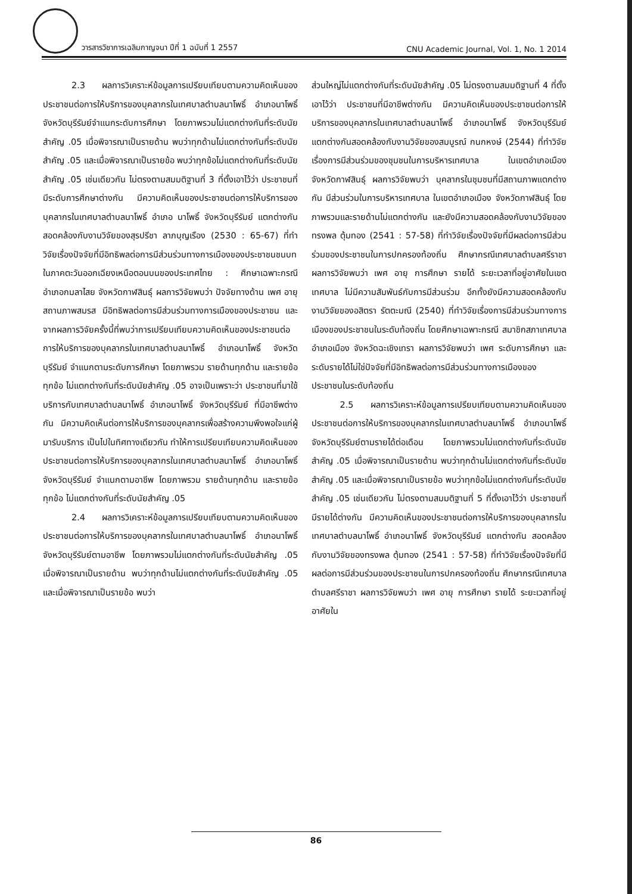วารสารวิชาการเฉลิมกาญจนา ปีที่ 1 ฉบับที่ 1 2557 CNU Academic Journal, Vol. 1, No. 1 2014
2.3 ผลการวิเคราะห์ข้อมูลการเปรียบเทียบตามความคิดเห็นของประชาชนต่อการให้บริการของบุคลากรในเทศบาลตำบลนาโพธิ์ อำเภอนาโพธิ์ จังหวัดบุรีรัมย์จำแนกระดับการศึกษา โดยภาพรวมไม่แตกต่างกันที่ระดับนัยสำคัญ .05 เมื่อพิจารณาเป็นรายด้าน พบว่าทุกด้านไม่แตกต่างกันที่ระดับนัยสำคัญ .05 และเมื่อพิจารณาเป็นรายข้อ พบว่าทุกข้อไม่แตกต่างกันที่ระดับนัยสำคัญ .05 เช่นเดียวกัน ไม่ตรงตามสมมติฐานที่ 3 ที่ตั้งเอาไว้ว่า ประชาชนที่มีระดับการศึกษาต่างกัน มีความคิดเห็นของประชาชนต่อการให้บริการของบุคลากรในเทศบาลตำบลนาโพธิ์ อำเภอ นาโพธิ์ จังหวัดบุรีรัมย์ แตกต่างกันสอดคล้องกับงานวิจัยของสุรปรีชา ลาภบุญเรือง (2530 : 65-67) ที่ทำวิจัยเรื่องปัจจัยที่มีอิทธิพลต่อการมีส่วนร่วมทางการเมืองของประชาชนชนบทในภาคตะวันออกเฉียงเหนือตอนบนของประเทศไทย : ศึกษาเฉพาะกรณีอำเภอกมลาไสย จังหวัดกาฬสินธุ์ ผลการวิจัยพบว่า ปัจจัยทางด้าน เพศ อายุ สถานภาพสมรส มีอิทธิพลต่อการมีส่วนร่วมทางการเมืองของประชาชน และจากผลการวิจัยครั้งนี้ที่พบว่าการเปรียบเทียบความคิดเห็นของประชาชนต่อการให้บริการของบุคลากรในเทศบาลตำบลนาโพธิ์ อำเภอนาโพธิ์ จังหวัดบุรีรัมย์ จำแนกตามระดับการศึกษา โดยภาพรวม รายด้านทุกด้าน และรายข้อทุกข้อ ไม่แตกต่างกันที่ระดับนัยสำคัญ .05 อาจเป็นเพราะว่า ประชาชนที่มาใช้บริการกับเทศบาลตำบลนาโพธิ์ อำเภอนาโพธิ์ จังหวัดบุรีรัมย์ ที่มีอาชีพต่างกัน มีความคิดเห็นต่อการให้บริการของบุคลากรเพื่อสร้างความพึงพอใจแก่ผู้มารับบริการ เป็นไปในทิศทางเดียวกัน ทำให้การเปรียบเทียบความคิดเห็นของประชาชนต่อการให้บริการของบุคลากรในเทศบาลตำบลนาโพธิ์ อำเภอนาโพธิ์ จังหวัดบุรีรัมย์ จำแนกตามอาชีพ โดยภาพรวม รายด้านทุกด้าน และรายข้อทุกข้อ ไม่แตกต่างกันที่ระดับนัยสำคัญ .05
2.4 ผลการวิเคราะห์ข้อมูลการเปรียบเทียบตามความคิดเห็นของประชาชนต่อการให้บริการของบุคลากรในเทศบาลตำบลนาโพธิ์ อำเภอนาโพธิ์ จังหวัดบุรีรัมย์ตามอาชีพ โดยภาพรวมไม่แตกต่างกันที่ระดับนัยสำคัญ .05 เมื่อพิจารณาเป็นรายด้าน พบว่าทุกด้านไม่แตกต่างกันที่ระดับนัยสำคัญ .05 และเมื่อพิจารณาเป็นรายข้อ พบว่า
ส่วนใหญ่ไม่แตกต่างกันที่ระดับนัยสำคัญ .05 ไม่ตรงตามสมมติฐานที่ 4 ที่ตั้งเอาไว้ว่า ประชาชนที่มีอาชีพต่างกัน มีความคิดเห็นของประชาชนต่อการให้บริการของบุคลากรในเทศบาลตำบลนาโพธิ์ อำเภอนาโพธิ์ จังหวัดบุรีรัมย์ แตกต่างกันสอดคล้องกับงานวิจัยของสมบูรณ์ กนกหงษ์ (2544) ที่ทำวิจัยเรื่องการมีส่วนร่วมของชุมชนในการบริหารเทศบาล ในเขตอำเภอเมือง จังหวัดกาฬสินธุ์ ผลการวิจัยพบว่า บุคลากรในชุมชนที่มีสถานภาพแตกต่างกัน มีส่วนร่วมในการบริหารเทศบาล ในเขตอำเภอเมือง จังหวัดกาฬสินธุ์ โดยภาพรวมและรายด้านไม่แตกต่างกัน และยังมีความสอดคล้องกับงานวิจัยของทรงพล ตุ้มทอง (2541 : 57-58) ที่ทำวิจัยเรื่องปัจจัยที่มีผลต่อการมีส่วนร่วมของประชาชนในการปกครองท้องถิ่น ศึกษากรณีเทศบาลตำบลศรีราชา ผลการวิจัยพบว่า เพศ อายุ การศึกษา รายได้ ระยะเวลาที่อยู่อาศัยในเขตเทศบาล ไม่มีความสัมพันธ์กับการมีส่วนร่วม อีกทั้งยังมีความสอดคล้องกับงานวิจัยของอสิตรา รัตตะมณี (2540) ที่ทำวิจัยเรื่องการมีส่วนร่วมทางการเมืองของประชาชนในระดับท้องถิ่น โดยศึกษาเฉพาะกรณี สมาชิกสภาเทศบาล อำเภอเมือง จังหวัดฉะเชิงเทรา ผลการวิจัยพบว่า เพศ ระดับการศึกษา และระดับรายได้ไม่ใช่ปัจจัยที่มีอิทธิพลต่อการมีส่วนร่วมทางการเมืองของประชาชนในระดับท้องถิ่น
2.5 ผลการวิเคราะห์ข้อมูลการเปรียบเทียบตามความคิดเห็นของประชาชนต่อการให้บริการของบุคลากรในเทศบาลตำบลนาโพธิ์ อำเภอนาโพธิ์ จังหวัดบุรีรัมย์ตามรายได้ต่อเดือน โดยภาพรวมไม่แตกต่างกันที่ระดับนัยสำคัญ .05 เมื่อพิจารณาเป็นรายด้าน พบว่าทุกด้านไม่แตกต่างกันที่ระดับนัยสำคัญ .05 และเมื่อพิจารณาเป็นรายข้อ พบว่าทุกข้อไม่แตกต่างกันที่ระดับนัยสำคัญ .05 เช่นเดียวกัน ไม่ตรงตามสมมติฐานที่ 5 ที่ตั้งเอาไว้ว่า ประชาชนที่มีรายได้ต่างกัน มีความคิดเห็นของประชาชนต่อการให้บริการของบุคลากรในเทศบาลตำบลนาโพธิ์ อำเภอนาโพธิ์ จังหวัดบุรีรัมย์ แตกต่างกัน สอดคล้องกับงานวิจัยของทรงพล ตุ้มทอง (2541 : 57-58) ที่ทำวิจัยเรื่องปัจจัยที่มีผลต่อการมีส่วนร่วมของประชาชนในการปกครองท้องถิ่น ศึกษากรณีเทศบาล ตำบลศรีราชา ผลการวิจัยพบว่า เพศ อายุ การศึกษา รายได้ ระยะเวลาที่อยู่อาศัยใน
86